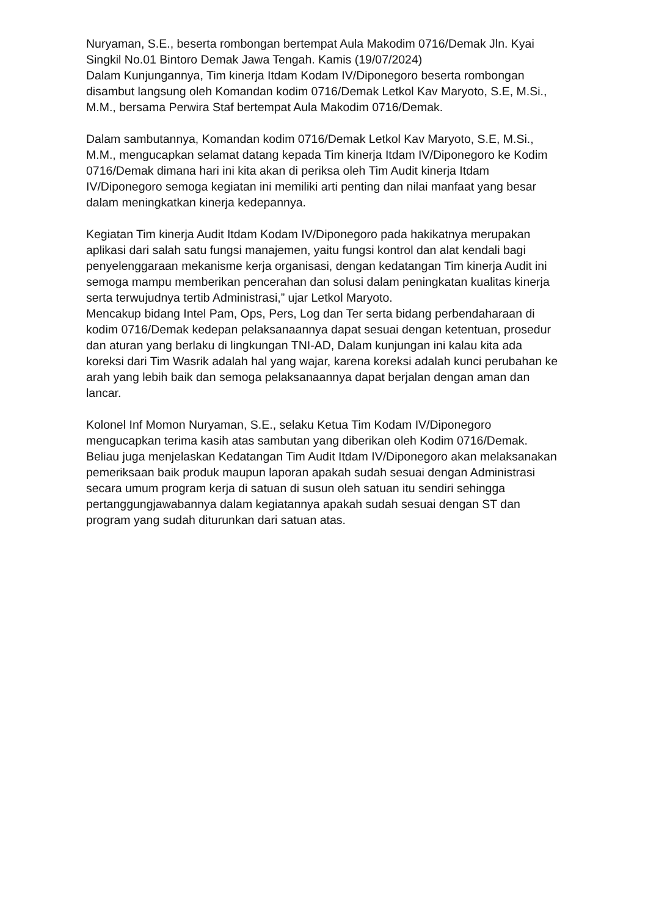Nuryaman, S.E., beserta rombongan bertempat Aula Makodim 0716/Demak Jln. Kyai Singkil No.01 Bintoro Demak Jawa Tengah. Kamis (19/07/2024)
Dalam Kunjungannya, Tim kinerja Itdam Kodam IV/Diponegoro beserta rombongan disambut langsung oleh Komandan kodim 0716/Demak Letkol Kav Maryoto, S.E, M.Si., M.M., bersama Perwira Staf bertempat Aula Makodim 0716/Demak.
Dalam sambutannya, Komandan kodim 0716/Demak Letkol Kav Maryoto, S.E, M.Si., M.M., mengucapkan selamat datang kepada Tim kinerja Itdam IV/Diponegoro ke Kodim 0716/Demak dimana hari ini kita akan di periksa oleh Tim Audit kinerja Itdam IV/Diponegoro semoga kegiatan ini memiliki arti penting dan nilai manfaat yang besar dalam meningkatkan kinerja kedepannya.
Kegiatan Tim kinerja Audit Itdam Kodam IV/Diponegoro pada hakikatnya merupakan aplikasi dari salah satu fungsi manajemen, yaitu fungsi kontrol dan alat kendali bagi penyelenggaraan mekanisme kerja organisasi, dengan kedatangan Tim kinerja Audit ini semoga mampu memberikan pencerahan dan solusi dalam peningkatan kualitas kinerja serta terwujudnya tertib Administrasi,” ujar Letkol Maryoto.
Mencakup bidang Intel Pam, Ops, Pers, Log dan Ter serta bidang perbendaharaan di kodim 0716/Demak kedepan pelaksanaannya dapat sesuai dengan ketentuan, prosedur dan aturan yang berlaku di lingkungan TNI-AD, Dalam kunjungan ini kalau kita ada koreksi dari Tim Wasrik adalah hal yang wajar, karena koreksi adalah kunci perubahan ke arah yang lebih baik dan semoga pelaksanaannya dapat berjalan dengan aman dan lancar.
Kolonel Inf Momon Nuryaman, S.E., selaku Ketua Tim Kodam IV/Diponegoro mengucapkan terima kasih atas sambutan yang diberikan oleh Kodim 0716/Demak. Beliau juga menjelaskan Kedatangan Tim Audit Itdam IV/Diponegoro akan melaksanakan pemeriksaan baik produk maupun laporan apakah sudah sesuai dengan Administrasi secara umum program kerja di satuan di susun oleh satuan itu sendiri sehingga pertanggungjawabannya dalam kegiatannya apakah sudah sesuai dengan ST dan program yang sudah diturunkan dari satuan atas.